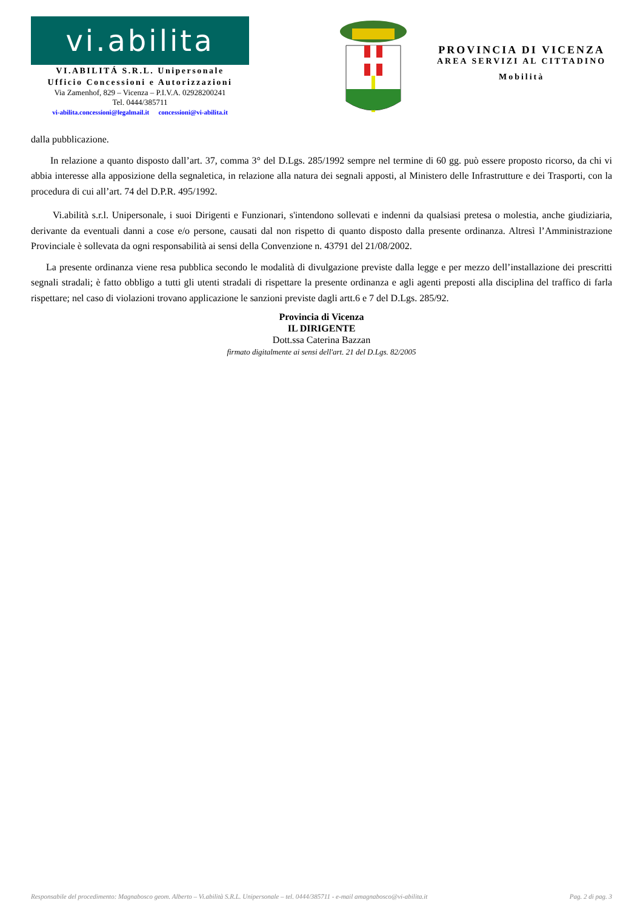vi.abilita
VI.ABILITÁ S.R.L. Unipersonale
Ufficio Concessioni e Autorizzazioni
Via Zamenhof, 829 – Vicenza – P.I.V.A. 02928200241
Tel. 0444/385711
vi-abilita.concessioni@legalmail.it concessioni@vi-abilita.it
PROVINCIA DI VICENZA
AREA SERVIZI AL CITTADINO
Mobilità
dalla pubblicazione.
In relazione a quanto disposto dall’art. 37, comma 3° del D.Lgs. 285/1992 sempre nel termine di 60 gg. può essere proposto ricorso, da chi vi abbia interesse alla apposizione della segnaletica, in relazione alla natura dei segnali apposti, al Ministero delle Infrastrutture e dei Trasporti, con la procedura di cui all’art. 74 del D.P.R. 495/1992.
Vi.abilità s.r.l. Unipersonale, i suoi Dirigenti e Funzionari, s'intendono sollevati e indenni da qualsiasi pretesa o molestia, anche giudiziaria, derivante da eventuali danni a cose e/o persone, causati dal non rispetto di quanto disposto dalla presente ordinanza. Altresì l’Amministrazione Provinciale è sollevata da ogni responsabilità ai sensi della Convenzione n. 43791 del 21/08/2002.
La presente ordinanza viene resa pubblica secondo le modalità di divulgazione previste dalla legge e per mezzo dell’installazione dei prescritti segnali stradali; è fatto obbligo a tutti gli utenti stradali di rispettare la presente ordinanza e agli agenti preposti alla disciplina del traffico di farla rispettare; nel caso di violazioni trovano applicazione le sanzioni previste dagli artt.6 e 7 del D.Lgs. 285/92.
Provincia di Vicenza
IL DIRIGENTE
Dott.ssa Caterina Bazzan
firmato digitalmente ai sensi dell'art. 21 del D.Lgs. 82/2005
Responsabile del procedimento: Magnabosco geom. Alberto – Vi.abilità S.R.L. Unipersonale – tel. 0444/385711 - e-mail amagnabosco@vi-abilita.it Pag. 2 di pag. 3